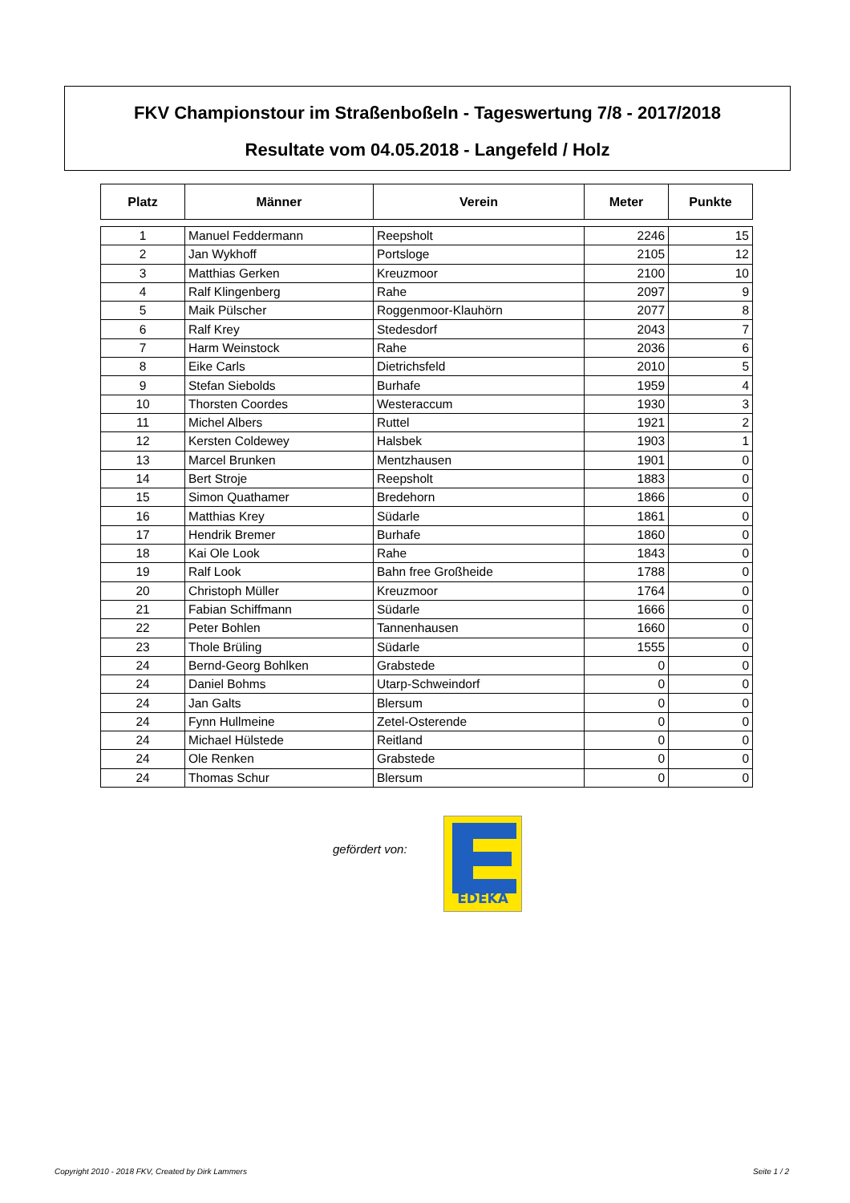FKV Championstour im Straßenboßeln - Tageswertung 7/8 - 2017/2018
Resultate vom 04.05.2018 - Langefeld / Holz
| Platz | Männer | Verein | Meter | Punkte |
| --- | --- | --- | --- | --- |
| 1 | Manuel Feddermann | Reepsholt | 2246 | 15 |
| 2 | Jan Wykhoff | Portsloge | 2105 | 12 |
| 3 | Matthias Gerken | Kreuzmoor | 2100 | 10 |
| 4 | Ralf Klingenberg | Rahe | 2097 | 9 |
| 5 | Maik Pülscher | Roggenmoor-Klauhörn | 2077 | 8 |
| 6 | Ralf Krey | Stedesdorf | 2043 | 7 |
| 7 | Harm Weinstock | Rahe | 2036 | 6 |
| 8 | Eike Carls | Dietrichsfeld | 2010 | 5 |
| 9 | Stefan Siebolds | Burhafe | 1959 | 4 |
| 10 | Thorsten Coordes | Westeraccum | 1930 | 3 |
| 11 | Michel Albers | Ruttel | 1921 | 2 |
| 12 | Kersten Coldewey | Halsbek | 1903 | 1 |
| 13 | Marcel Brunken | Mentzhausen | 1901 | 0 |
| 14 | Bert Stroje | Reepsholt | 1883 | 0 |
| 15 | Simon Quathamer | Bredehorn | 1866 | 0 |
| 16 | Matthias Krey | Südarle | 1861 | 0 |
| 17 | Hendrik Bremer | Burhafe | 1860 | 0 |
| 18 | Kai Ole Look | Rahe | 1843 | 0 |
| 19 | Ralf Look | Bahn free Großheide | 1788 | 0 |
| 20 | Christoph Müller | Kreuzmoor | 1764 | 0 |
| 21 | Fabian Schiffmann | Südarle | 1666 | 0 |
| 22 | Peter Bohlen | Tannenhausen | 1660 | 0 |
| 23 | Thole Brüling | Südarle | 1555 | 0 |
| 24 | Bernd-Georg Bohlken | Grabstede | 0 | 0 |
| 24 | Daniel Bohms | Utarp-Schweindorf | 0 | 0 |
| 24 | Jan Galts | Blersum | 0 | 0 |
| 24 | Fynn Hullmeine | Zetel-Osterende | 0 | 0 |
| 24 | Michael Hülstede | Reitland | 0 | 0 |
| 24 | Ole Renken | Grabstede | 0 | 0 |
| 24 | Thomas Schur | Blersum | 0 | 0 |
gefördert von:
EDEKA
Copyright 2010 - 2018 FKV, Created by Dirk Lammers
Seite 1 / 2